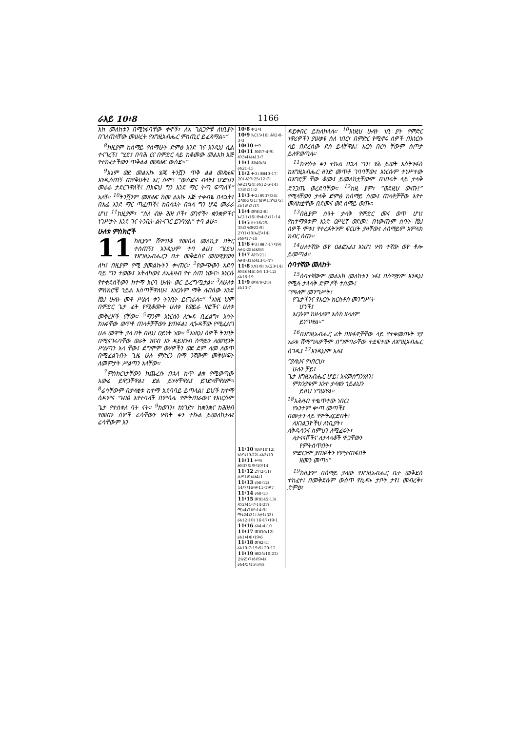ራእይ 10፥8 1166
አክ መለከቱን በሚነፋባቸው ቀኖች፣ ለአ ገልጋዮቹ ለነቢያት በገለጠላቸው መሠረት የእግዚአብሔር ምስጢር ይፈጸማል።”
<sup>8</sup> ከዚያም ከሰማይ የሰማሁት ድምፅ እንደ ገና እንዲህ ሲል ተናገረኝ፤ “ሂድ፤ በባሕ ርና በምድር ላይ ከቆመው መልአክ እጅ የተከፈተችውን ጥቅልል መጽሐፍ ውሰድ።”
<sup>9</sup> እኔም ወደ መልአኩ ሄጄ ትንሿን ጥቅ ልል መጽሐፍ እንዲሰጠኝ ጠየቅሁት፤ እር ሱም፣ “ውሰድና ብላት፤ ሆድህን መራራ ታደርገዋለች፤ በአፍህ ግን እንደ ማር ትጣ ፍጣለች” አለኝ። <sup>10</sup>ትንሿንም መጽሐፍ ከመ ልአኩ እጅ ተቀብዬ በላኋት፤ በአፌ እንደ ማር ጣፈጠች፤ ከበላኋት በኋላ ግን ሆዴ መራራ ሆነ፤ <sup>11</sup>ከዚያም፣ “ስለ ብዙ ሕዝ ቦች፣ ወገኖች፣ ቋንቋዎችና ነገሥታት እንደ ገና ትንቢት ልትናገር ይገባሃል” ተባ ልሁ።
ሁለቱ ምስክሮች
11 ከዚያም ሸምበቆ የመሰለ መለኪያ በትር ተሰጠኝ፤ እንዲህም ተባ ልሁ፤ “ሄደህ የእግዚአብሔርን ቤተ መቅደስና መሠዊያውን ለካ፤ በዚያም የሚ ያመልኩትን ቍጠር። <sup>2</sup>የውጭውን አደባ ባይ ግን ተወው፤ አትለካው፤ ለአሕዛብ የተ ሰጠ ነውና። እነርሱ የተቀደሰችውን ከተማ አርባ ሁለት ወር ይረግጧታል። <sup>3</sup>ለሁለቱ ምስክሮቼ ኀይል እሰጣቸዋለሁ፤ እነርሱም ማቅ ለብሰው አንድ ሺህ ሁለት መቶ ሥልሳ ቀን ትንቢት ይናገራሉ።” <sup>4</sup>እነዚ ህም በምድር ጌታ ፊት የሚቆሙት ሁለቱ የወይራ ዛፎችና ሁለቱ መቅረዞች ናቸው። <sup>5</sup>ማንም እነርሱን ሊጐዳ ቢፈልግ፣ እሳት ከአፋቸው ወጥቶ ጠላቶቻቸውን ያጠፋል፤ ሊጐዳቸው የሚፈልግ ሁሉ መሞት ያለ በት በዚህ ዐይነት ነው። <sup>6</sup>እነዚህ ሰዎች ትንቢት በሚናገሩባቸው ወራት ዝናብ እን ዳይዘንብ ሰማይን ለመዝጋት ሥልጣን አላ ቸው፤ ደግሞም ውሃዎችን ወደ ደም ለመ ለወጥ በሚፈልጉበት ጊዜ ሁሉ ምድርን በማ ንኛውም መቅሠፍት ለመምታት ሥልጣን አላቸው።
<sup>7</sup> ምስክርነታቸውን ከጨረሱ በኋላ ከጥ ልቁ የሚወጣው አውሬ ይዋጋቸዋል፤ ድል ይነሣቸዋል፤ ይገድላቸዋልም። <sup>8</sup>ሬሳቸውም በታላቂቱ ከተማ አደባባይ ይጣላል፤ ይህች ከተማ ሰዶምና ግብፅ እየተባለች በምሳሌ የምትጠራውና የእነርሱም ጌታ የተሰቀለ ባት ናት። <sup>9</sup>ከወገን፣ ከነገድ፣ ከቋንቋና ከሕዝብ የመጡ ሰዎች ሬሳቸውን ሦስት ቀን ተኩል ይመለከታሉ፤ ሬሳቸውም እን
10፥8 ቍ2፥4
10፥9 ኤር15፥16፤ ሕዝ2፥8-3፥3
10፥10 ቍ9
10፥11 ሕዝ37፥4፥9፤ ዳን3፥4፤ራእ13፥7
11፥1 ሕዝ40፥3፤ ራእ21፥15
11፥2 ቍ3፤ ሕዝ40፥17፡20፤ ዳን7፥25፥12፥7፤ ሉቃ21፥24፤ ራእ12፥6፥14፤ 13፥5፥21፥2
11፥3 ቍ2፤ ዘፍ37፥34፤ 2ሳሙ3፥31፤ ነህ9፥1፤ዮና3፥5፤ ራእ1፥5፥2፥13
11፥4 መዝ52፥8፤ ኤር11፥16፤ ዘካ4፥3፥11፥14
11፥5 ዘኍ16፥29፡35፤2ሳሙ22፥9፤ 2ነገ1፥10፤ኤር5፥14፤ ራእ9፥17፥18
11፥6 ቍ3፤ ዘፀ7፥17፥19፤ ሉቃ4፥25፤ራእ8፥8
11፥7 ዳን7፥21፤ ሉቃ8፥31፤ራእ13፥1-4፡7
11፥8 ኢሳ1፥9፤ ኤር23፥14፤ ሕዝ16፥46፤ ዕብ 13፥12፤ ራእ16፥19
11፥9 መዝ79፥2፡3፤ ራእ13፥7
11፥10 ነሀ8፥10፡12፤ አስ9፥19፡22፤ ራእ3፥10
11፥11 ቍ9፤ ሕዝ37፥5፥9፥10፥14
11፥12 2ነገ2፥11፤ ሐሥ1፥9፤ራእ4፥1
11፥13 ራእ6፥12፤ 14፥7፥16፥9፥11፥19፥7
11፥14 ራእ8፥13
11፥15 መዝ145፥13፤ ዳን2፥44፥7፥14፥27፤ ሚክ4፥7፤ዘካ14፥9፤ ማቴ24፥31፤ ሉቃ1፥33፤ ራእ12፥10፤ 16፥17፥19፥1
11፥16 ራእ4፥4፥10
11፥17 መዝ30፥12፤ ራእ1፥4፥8፥19፥6
11፥18 መዝ2፥1፤ ራእ10፥7፥19፥5፤ 20፥12
11፥19 ዘፀ25፥10-22፤ 2ዜና5፥7፤ዕብ9፥4፤ ራእ4፥5፥15፥5፥8፤
ዳይቀበር ይከለክላሉ። <sup>10</sup>እነዚህ ሁለት ነቢ ያት የምድር ነዋሪዎችን ያሠቃዩ ስለ ነበር፣ በምድር የሚኖሩ ሰዎች በእነርሱ ላይ በደረሰው ደስ ይላቸዋል፤ እርስ በርሳ ቸውም ስጦታ ይለዋወጣሉ።
<sup>11</sup> ከሦስቱ ቀን ተኩል በኋላ ግን፣ የሕ ይወት እስትንፋስ ከእግዚአብሔር ዘንድ መጥቶ ገባባቸው፤ እነርሱም ተነሥተው በእግሮቻ ቸው ቆሙ፤ ይመለከቷቸውም በነበሩት ላይ ታላቅ ድንጋጤ ወረደባቸው። <sup>12</sup>ከዚ ያም፣ “ወደዚህ ውጡ!” የሚላቸውን ታላቅ ድምፅ ከሰማይ ሰሙ፤ ጠላቶቻቸው እየተ መለከቷቸው በደመና ወደ ሰማይ ወጡ።
<sup>13</sup> በዚያም ሰዓት ታላቅ የምድር መና ወጥ ሆነ፤ የከተማዪቱም አንድ ዐሥረኛ ወደመ፤ በነውጡም ሰባት ሺህ ሰዎች ሞቱ፤ የተረፉትንም ፍርሀት ያዛቸው፤ ለሰማይም አምላክ ክብር ሰጡ።
<sup>14</sup> ሁለተኛው ወዮ ዐልፎአል፤ እነሆ፤ ሦስ ተኛው ወዮ ቶሎ ይመጣል።
ሰባተኛው መለከት
<sup>15</sup> ሰባተኛውም መልአክ መለከቱን ነፋ፤ በሰማይም እንዲህ የሚሉ ታላላቅ ድም ፆች ተሰሙ፤
“የዓለም መንግሥት፣
የጌታችንና የእርሱ ክርስቶስ መንግሥት
ሆነች፤
እርሱም ከዘላለም እስከ ዘላለም
ይነግሣል።”
<sup>16</sup> በእግዚአብሔር ፊት በዙፋኖቻቸው ላይ የተቀመጡት ሃያ አራቱ ሽማግሌዎችም በግምባራቸው ተደፍተው ለእግዚአብሔር ሰገዱ፤ <sup>17</sup>እንዲህም አሉ፤
“ያለህና የነበርህ፣
ሁሉን ቻይ፤
ጌታ እግዚአብሔር ሆይ፤ እናመሰግንሃለን፤
ምክንያቱም አንተ ታላቁን ኀይልህን
ይዘህ ነግሠሃል።
<sup>18</sup> አሕዛብ ተቈጥተው ነበር፤
የአንተም ቍጣ መጣች፤
በሙታን ላይ የምትፈርድበት፣
ለአገልጋዮችህ ለነቢያት፣
ለቅዱሳንና ስምህን ለሚፈሩት፣
ለታናናሾችና ለታላላቆች ዋጋቸውን
የምትሰጥበት፣
ምድርንም ያጠፉትን የምታጠፋበት
ዘመን መጣ።”
<sup>19</sup> ከዚያም በሰማይ ያለው የእግዚአብሔር ቤተ መቅደስ ተከፈተ፤ በመቅደሱም ውስጥ የኪዳኑ ታቦት ታየ፤ መብረቅ፣ ድምፅ፣